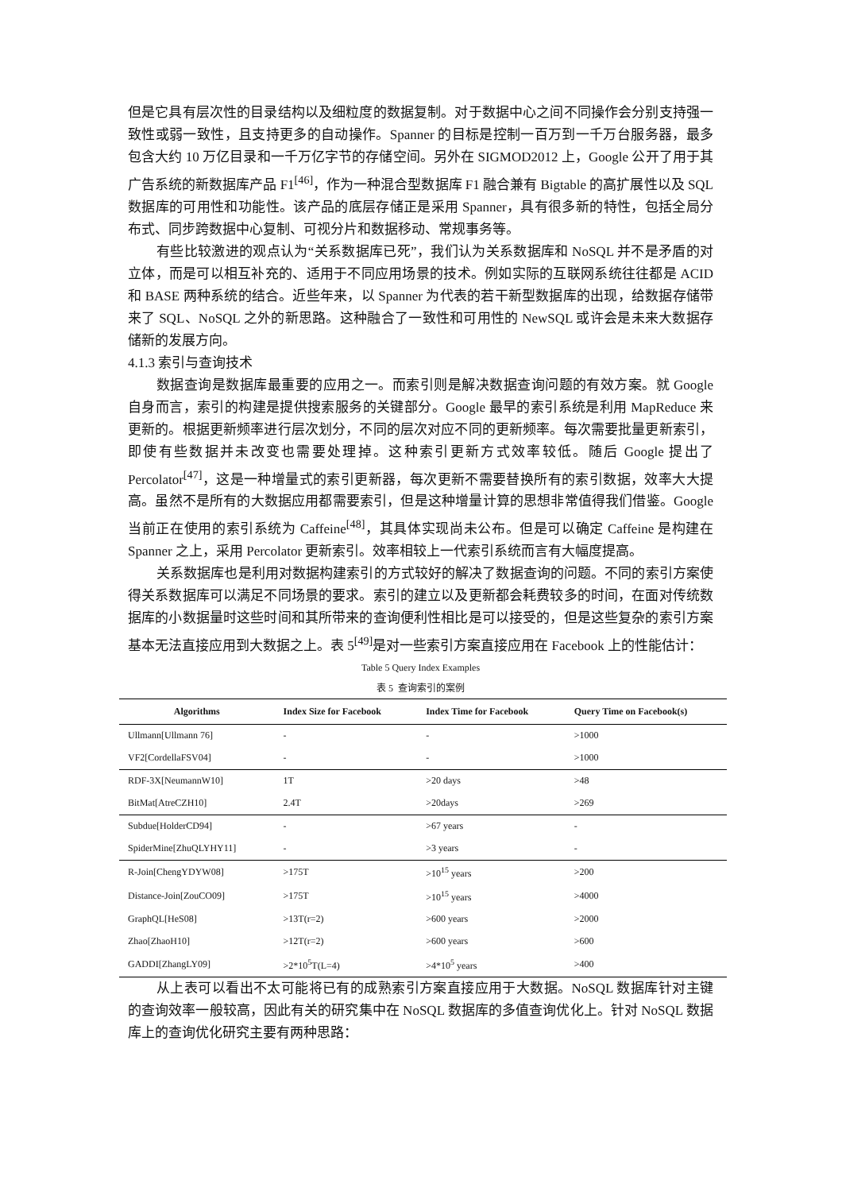但是它具有层次性的目录结构以及细粒度的数据复制。对于数据中心之间不同操作会分别支持强一致性或弱一致性，且支持更多的自动操作。Spanner 的目标是控制一百万到一千万台服务器，最多包含大约 10 万亿目录和一千万亿字节的存储空间。另外在 SIGMOD2012 上，Google 公开了用于其广告系统的新数据库产品 F1<sup>[46]</sup>，作为一种混合型数据库 F1 融合兼有 Bigtable 的高扩展性以及 SQL 数据库的可用性和功能性。该产品的底层存储正是采用 Spanner，具有很多新的特性，包括全局分布式、同步跨数据中心复制、可视分片和数据移动、常规事务等。
有些比较激进的观点认为“关系数据库已死”，我们认为关系数据库和 NoSQL 并不是矛盾的对立体，而是可以相互补充的、适用于不同应用场景的技术。例如实际的互联网系统往往都是 ACID 和 BASE 两种系统的结合。近些年来，以 Spanner 为代表的若干新型数据库的出现，给数据存储带来了 SQL、NoSQL 之外的新思路。这种融合了一致性和可用性的 NewSQL 或许会是未来大数据存储新的发展方向。
4.1.3 索引与查询技术
数据查询是数据库最重要的应用之一。而索引则是解决数据查询问题的有效方案。就 Google 自身而言，索引的构建是提供搜索服务的关键部分。Google 最早的索引系统是利用 MapReduce 来更新的。根据更新频率进行层次划分，不同的层次对应不同的更新频率。每次需要批量更新索引，即使有些数据并未改变也需要处理掉。这种索引更新方式效率较低。随后 Google 提出了 Percolator<sup>[47]</sup>，这是一种增量式的索引更新器，每次更新不需要替换所有的索引数据，效率大大提高。虽然不是所有的大数据应用都需要索引，但是这种增量计算的思想非常值得我们借鉴。Google 当前正在使用的索引系统为 Caffeine<sup>[48]</sup>，其具体实现尚未公布。但是可以确定 Caffeine 是构建在 Spanner 之上，采用 Percolator 更新索引。效率相较上一代索引系统而言有大幅度提高。
关系数据库也是利用对数据构建索引的方式较好的解决了数据查询的问题。不同的索引方案使得关系数据库可以满足不同场景的要求。索引的建立以及更新都会耗费较多的时间，在面对传统数据库的小数据量时这些时间和其所带来的查询便利性相比是可以接受的，但是这些复杂的索引方案基本无法直接应用到大数据之上。表 5<sup>[49]</sup>是对一些索引方案直接应用在 Facebook 上的性能估计：
Table 5 Query Index Examples
表 5 查询索引的案例
| Algorithms | Index Size for Facebook | Index Time for Facebook | Query Time on Facebook(s) |
| --- | --- | --- | --- |
| Ullmann[Ullmann 76] | - | - | >1000 |
| VF2[CordellaFSV04] | - | - | >1000 |
| RDF-3X[NeumannW10] | 1T | >20 days | >48 |
| BitMat[AtreCZH10] | 2.4T | >20days | >269 |
| Subdue[HolderCD94] | - | >67 years | - |
| SpiderMine[ZhuQLYHY11] | - | >3 years | - |
| R-Join[ChengYDYW08] | >175T | >10<sup>15</sup> years | >200 |
| Distance-Join[ZouCO09] | >175T | >10<sup>15</sup> years | >4000 |
| GraphQL[HeS08] | >13T(r=2) | >600 years | >2000 |
| Zhao[ZhaoH10] | >12T(r=2) | >600 years | >600 |
| GADDI[ZhangLY09] | >2*10<sup>5</sup>T(L=4) | >4*10<sup>5</sup> years | >400 |
从上表可以看出不太可能将已有的成熟索引方案直接应用于大数据。NoSQL 数据库针对主键的查询效率一般较高，因此有关的研究集中在 NoSQL 数据库的多值查询优化上。针对 NoSQL 数据库上的查询优化研究主要有两种思路：